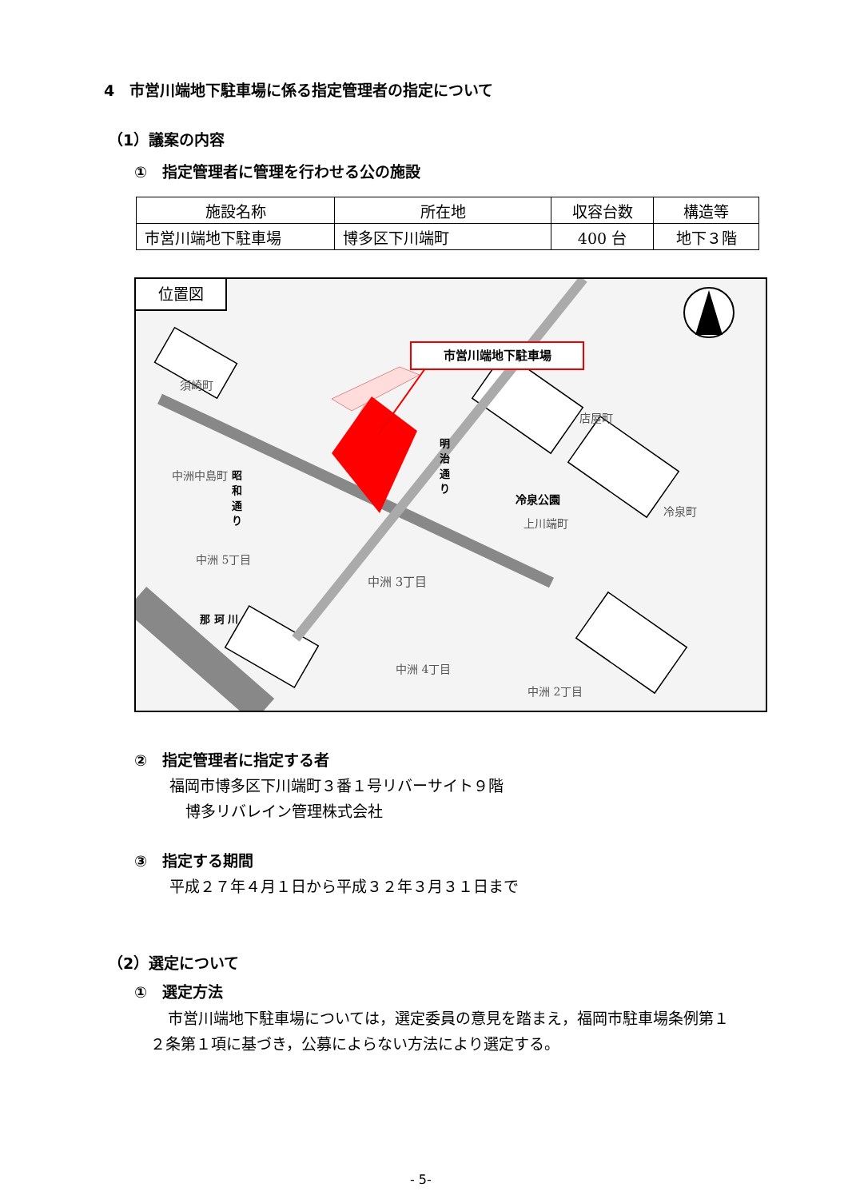4　市営川端地下駐車場に係る指定管理者の指定について
（1）議案の内容
①　指定管理者に管理を行わせる公の施設
| 施設名称 | 所在地 | 収容台数 | 構造等 |
| --- | --- | --- | --- |
| 市営川端地下駐車場 | 博多区下川端町 | 400 台 | 地下３階 |
位置図
市営川端地下駐車場
須崎町
店屋町
明 治 通 り
中洲中島町
昭 和 通 り
冷泉公園
上川端町
冷泉町
中洲 5丁目
中洲 3丁目
那 珂 川
中洲 4丁目
中洲 2丁目
②　指定管理者に指定する者
福岡市博多区下川端町３番１号リバーサイト９階
博多リバレイン管理株式会社
③　指定する期間
平成２７年４月１日から平成３２年３月３１日まで
（2）選定について
①　選定方法
市営川端地下駐車場については，選定委員の意見を踏まえ，福岡市駐車場条例第１２条第１項に基づき，公募によらない方法により選定する。
- 5-